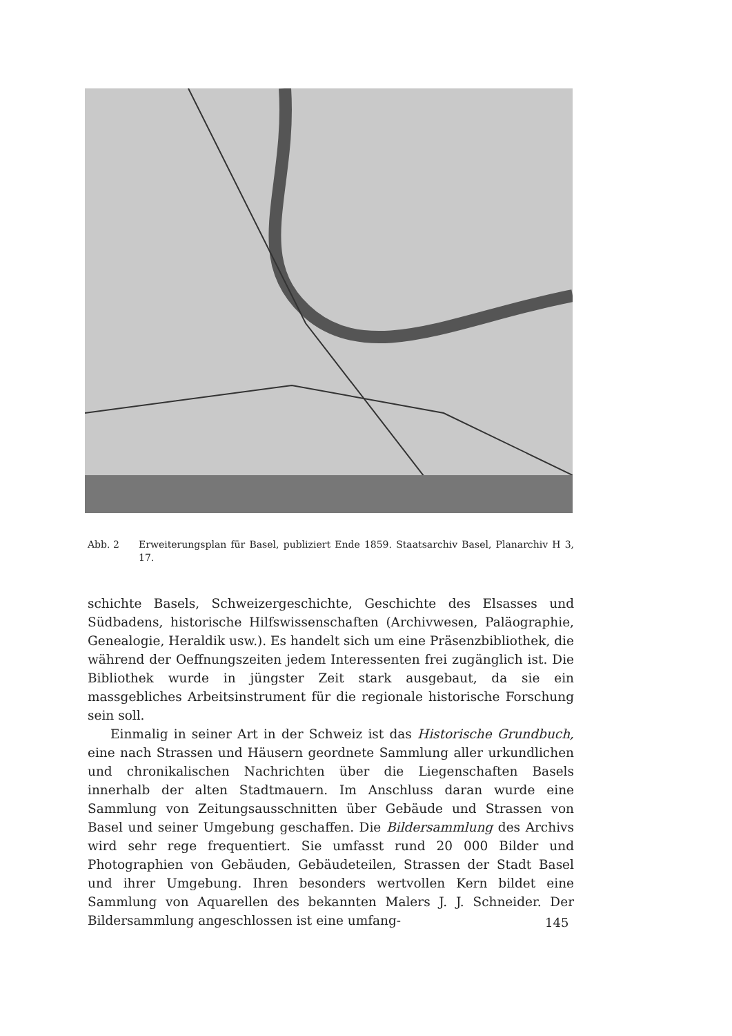Abb. 2 Erweiterungsplan für Basel, publiziert Ende 1859. Staatsarchiv Basel, Plan­archiv H 3, 17.
schichte Basels, Schweizergeschichte, Geschichte des Elsasses und Südbadens, historische Hilfswissenschaften (Archivwesen, Paläographie, Genealogie, Heraldik usw.). Es handelt sich um eine Präsenzbibliothek, die während der Oeffnungszeiten jedem Interessenten frei zugänglich ist. Die Bibliothek wurde in jüngster Zeit stark ausgebaut, da sie ein massgebliches Arbeits­instrument für die regionale historische Forschung sein soll.
Einmalig in seiner Art in der Schweiz ist das Historische Grundbuch, eine nach Strassen und Häusern geordnete Sammlung aller urkundlichen und chronikalischen Nachrichten über die Liegenschaften Basels innerhalb der alten Stadtmauern. Im Anschluss daran wurde eine Sammlung von Zeitungsausschnitten über Gebäude und Strassen von Basel und seiner Um­gebung geschaffen. Die Bildersammlung des Archivs wird sehr rege frequen­tiert. Sie umfasst rund 20 000 Bilder und Photographien von Gebäuden, Gebäudeteilen, Strassen der Stadt Basel und ihrer Umgebung. Ihren beson­ders wertvollen Kern bildet eine Sammlung von Aquarellen des bekannten Malers J. J. Schneider. Der Bildersammlung angeschlossen ist eine umfang-
145